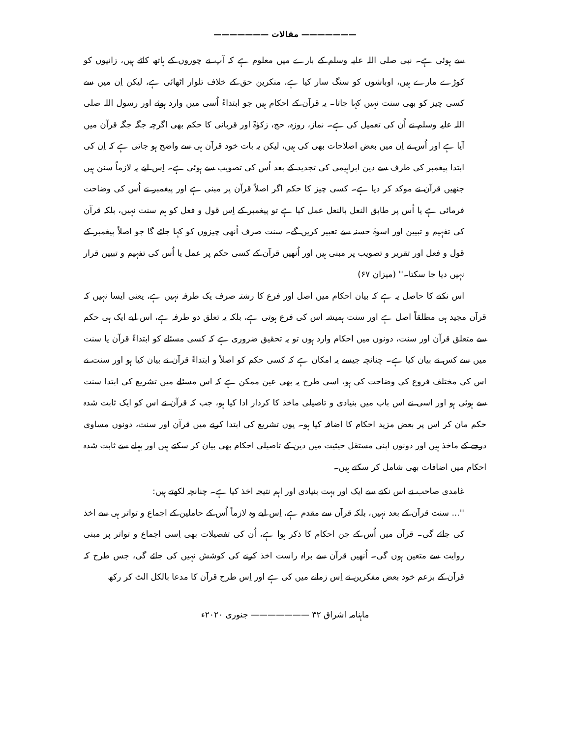——————— مقالات ———————
سے ہوئی ہے۔ نبی صلی اللہ علیہ وسلم کے بارے میں معلوم ہے کہ آپ نے چوروں کے ہاتھ کاٹے ہیں، زانیوں کو کوڑے مارے ہیں، اوباشوں کو سنگ سار کیا ہے، منکرین حق کے خلاف تلوار اٹھائی ہے، لیکن اِن میں سے کسی چیز کو بھی سنت نہیں کہا جاتا۔ یہ قرآن کے احکام ہیں جو ابتداءً اُسی میں وارد ہوئے اور رسول اللہ صلی اللہ علیہ وسلم نے اُن کی تعمیل کی ہے۔ نماز، روزہ، حج، زکوٰۃ اور قربانی کا حکم بھی اگرچہ جگہ جگہ قرآن میں آیا ہے اور اُس نے اِن میں بعض اصلاحات بھی کی ہیں، لیکن یہ بات خود قرآن ہی سے واضح ہو جاتی ہے کہ اِن کی ابتدا پیغمبر کی طرف سے دین ابراہیمی کی تجدید کے بعد اُس کی تصویب سے ہوئی ہے۔ اِس لیے یہ لازماً سنن ہیں جنھیں قرآن نے موکد کر دیا ہے۔ کسی چیز کا حکم اگر اصلاً قرآن پر مبنی ہے اور پیغمبر نے اُس کی وضاحت فرمائی ہے یا اُس پر طابق النعل بالنعل عمل کیا ہے تو پیغمبر کے اِس قول و فعل کو ہم سنت نہیں، بلکہ قرآن کی تفہیم و تبیین اور اسوۂ حسنہ سے تعبیر کریں گے۔ سنت صرف اُنھی چیزوں کو کہا جائے گا جو اصلاً پیغمبر کے قول و فعل اور تقریر و تصویب پر مبنی ہیں اور اُنھیں قرآن کے کسی حکم پر عمل یا اُس کی تفہیم و تبیین قرار نہیں دیا جا سکتا۔'' (میزان ۶۷)
اس نکتے کا حاصل یہ ہے کہ بیان احکام میں اصل اور فرع کا رشتہ صرف یک طرفہ نہیں ہے، یعنی ایسا نہیں کہ قرآن مجید ہی مطلقاً اصل ہے اور سنت ہمیشہ اس کی فرع ہوتی ہے، بلکہ یہ تعلق دو طرفہ ہے، اس لیے ایک ہی حکم سے متعلق قرآن اور سنت، دونوں میں احکام وارد ہوں تو یہ تحقیق ضروری ہے کہ کسی مسئلے کو ابتداءً قرآن یا سنت میں سے کس نے بیان کیا ہے۔ چنانچہ جیسے یہ امکان ہے کہ کسی حکم کو اصلاً و ابتداءً قرآن نے بیان کیا ہو اور سنت نے اس کی مختلف فروع کی وضاحت کی ہو، اسی طرح یہ بھی عین ممکن ہے کہ اس مسئلے میں تشریع کی ابتدا سنت سے ہوئی ہو اور اسی نے اس باب میں بنیادی و تاصیلی ماخذ کا کردار ادا کیا ہو، جب کہ قرآن نے اس کو ایک ثابت شدہ حکم مان کر اس پر بعض مزید احکام کا اضافہ کیا ہو۔ یوں تشریع کی ابتدا کرنے میں قرآن اور سنت، دونوں مساوی درجے کے ماخذ ہیں اور دونوں اپنی مستقل حیثیت میں دین کے تاصیلی احکام بھی بیان کر سکتے ہیں اور پہلے سے ثابت شدہ احکام میں اضافات بھی شامل کر سکتے ہیں۔
غامدی صاحب نے اس نکتے سے ایک اور بہت بنیادی اور اہم نتیجہ اخذ کیا ہے۔ چنانچہ لکھتے ہیں:
''... سنت قرآن کے بعد نہیں، بلکہ قرآن سے مقدم ہے، اِس لیے وہ لازماً اُس کے حاملین کے اجماع و تواتر ہی سے اخذ کی جائے گی۔ قرآن میں اُس کے جن احکام کا ذکر ہوا ہے، اُن کی تفصیلات بھی اِسی اجماع و تواتر پر مبنی روایت سے متعین ہوں گی۔ اُنھیں قرآن سے براہ راست اخذ کرنے کی کوشش نہیں کی جائے گی، جس طرح کہ قرآن کے بزعم خود بعض مفکرین نے اِس زمانے میں کی ہے اور اِس طرح قرآن کا مدعا بالکل الٹ کر رکھ
ماہنامہ اشراق ۳۲ ——————— جنوری ۲۰۲۰ء